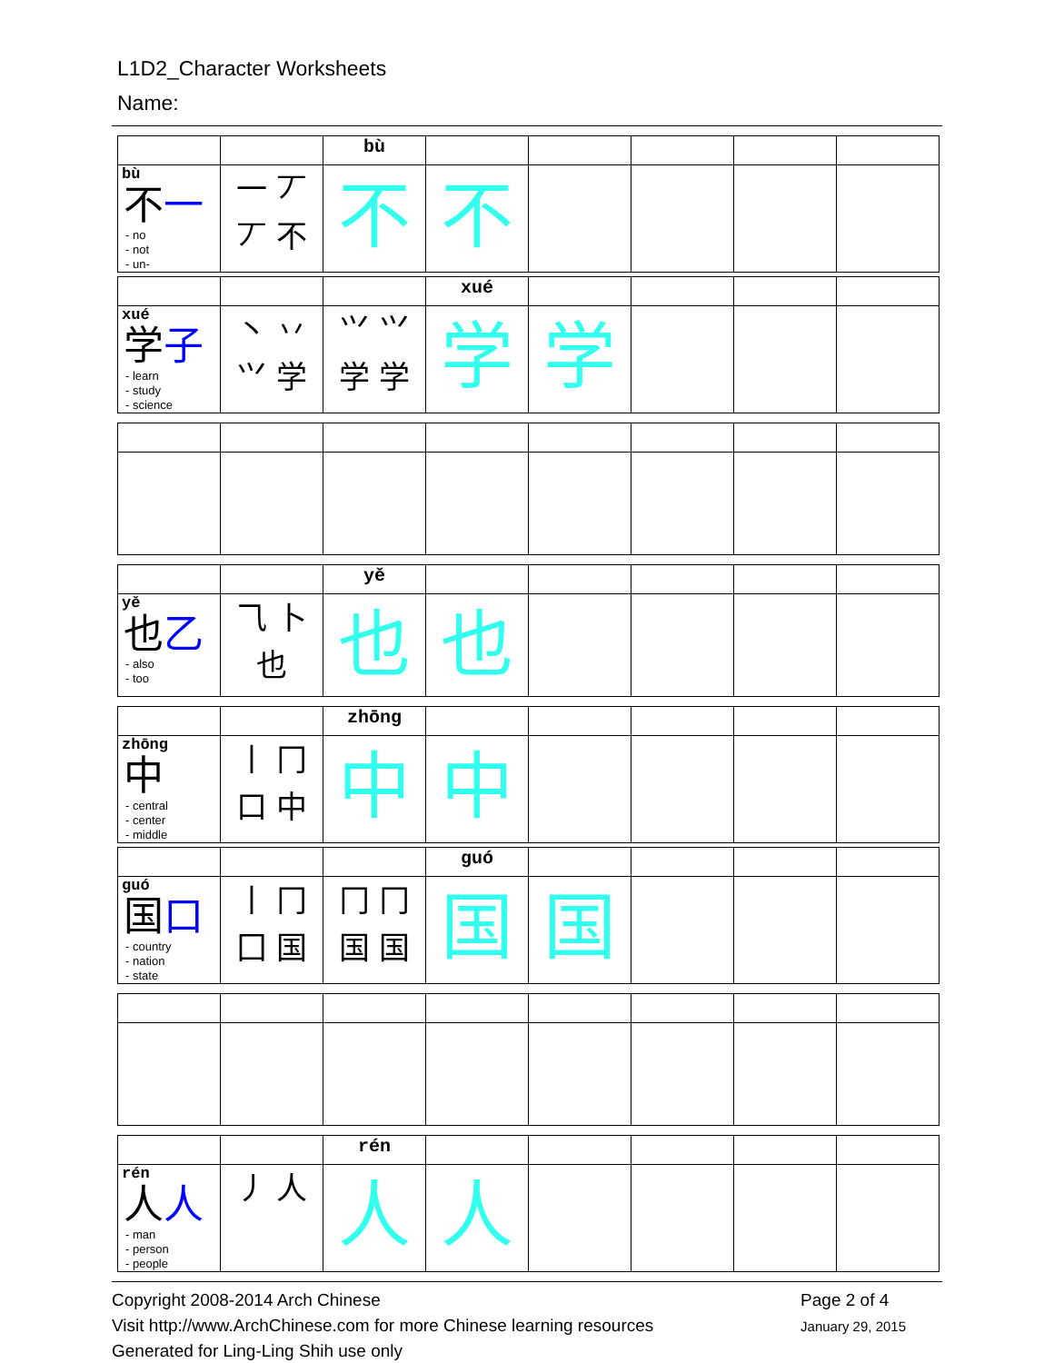L1D2_Character Worksheets
Name:
| | | bù | | | | | |
| bù 不 一 - no - not - un- | 一 丆 丆 不 | 不 | 不 | | | | |
| | | | xué | | | | |
| xué 学 子 - learn - study - science | 丶 丷 ⺍ 学 | ⺍ ⺍ 学 学 | 学 | 学 | | | |
| | | yě | | | | | |
| yě 也 乙 - also - too | ⺄ 卜 也 | 也 | 也 | | | | |
| | | zhōng | | | | | |
| zhōng 中 - central - center - middle | 丨 冂 口 中 | 中 | 中 | | | | |
| | | | guó | | | | |
| guó 国 口 - country - nation - state | 丨 冂 囗 国 | 冂 冂 国 国 | 国 | 国 | | | |
| | | rén | | | | | |
| rén 人 人 - man - person - people | 丿 人 | 人 | 人 | | | | |
Copyright 2008-2014 Arch Chinese
Visit http://www.ArchChinese.com for more Chinese learning resources
Generated for Ling-Ling Shih use only
Page 2 of 4
January 29, 2015